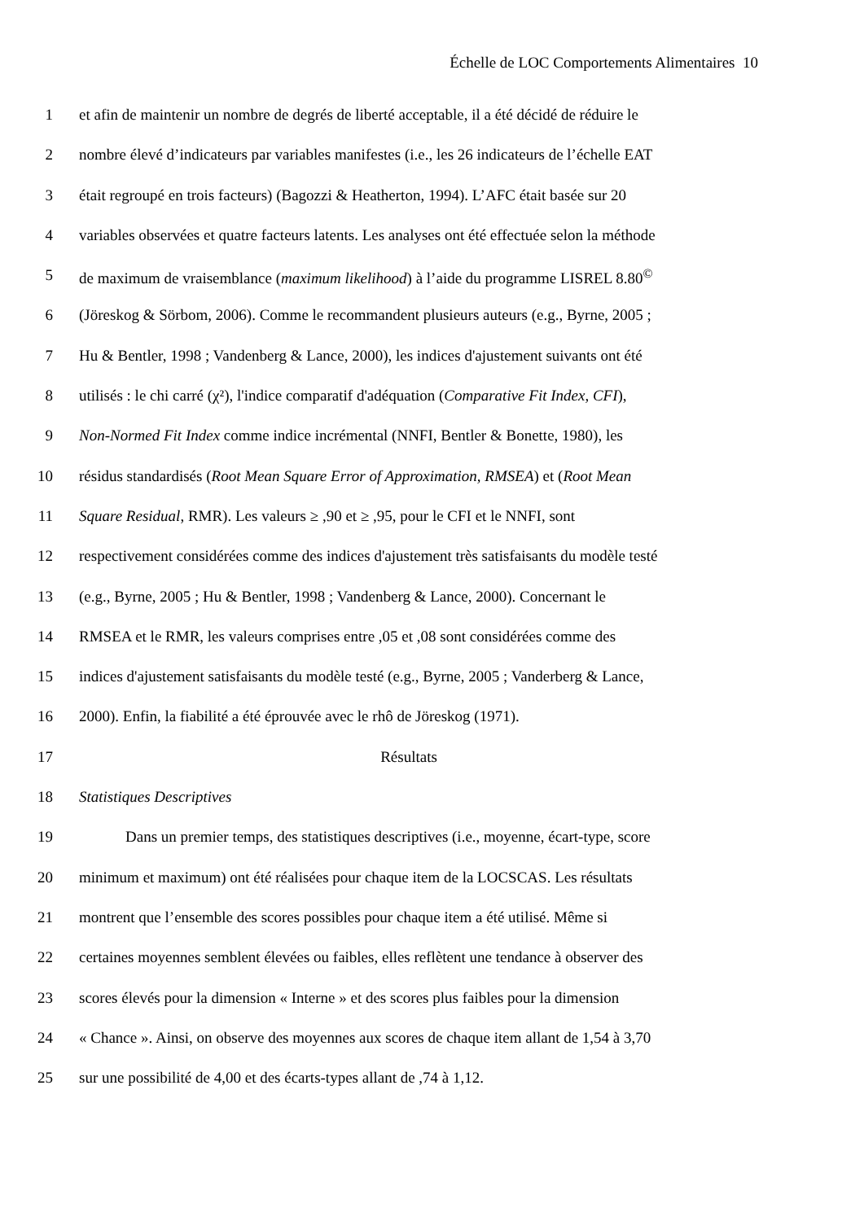Échelle de LOC Comportements Alimentaires 10
1 et afin de maintenir un nombre de degrés de liberté acceptable, il a été décidé de réduire le
2 nombre élevé d’indicateurs par variables manifestes (i.e., les 26 indicateurs de l’échelle EAT
3 était regroupé en trois facteurs) (Bagozzi & Heatherton, 1994). L’AFC était basée sur 20
4 variables observées et quatre facteurs latents. Les analyses ont été effectuée selon la méthode
5 de maximum de vraisemblance (maximum likelihood) à l’aide du programme LISREL 8.80<sup>©</sup>
6 (Jöreskog & Sörbom, 2006). Comme le recommandent plusieurs auteurs (e.g., Byrne, 2005 ;
7 Hu & Bentler, 1998 ; Vandenberg & Lance, 2000), les indices d'ajustement suivants ont été
8 utilisés : le chi carré (χ²), l'indice comparatif d'adéquation (Comparative Fit Index, CFI),
9 Non-Normed Fit Index comme indice incrémental (NNFI, Bentler & Bonette, 1980), les
10 résidus standardisés (Root Mean Square Error of Approximation, RMSEA) et (Root Mean
11 Square Residual, RMR). Les valeurs ≥ ,90 et ≥ ,95, pour le CFI et le NNFI, sont
12 respectivement considérées comme des indices d'ajustement très satisfaisants du modèle testé
13 (e.g., Byrne, 2005 ; Hu & Bentler, 1998 ; Vandenberg & Lance, 2000). Concernant le
14 RMSEA et le RMR, les valeurs comprises entre ,05 et ,08 sont considérées comme des
15 indices d'ajustement satisfaisants du modèle testé (e.g., Byrne, 2005 ; Vanderberg & Lance,
16 2000). Enfin, la fiabilité a été éprouvée avec le rhô de Jöreskog (1971).
17 Résultats
18 Statistiques Descriptives
19 Dans un premier temps, des statistiques descriptives (i.e., moyenne, écart-type, score
20 minimum et maximum) ont été réalisées pour chaque item de la LOCSCAS. Les résultats
21 montrent que l’ensemble des scores possibles pour chaque item a été utilisé. Même si
22 certaines moyennes semblent élevées ou faibles, elles reflètent une tendance à observer des
23 scores élevés pour la dimension « Interne » et des scores plus faibles pour la dimension
24 « Chance ». Ainsi, on observe des moyennes aux scores de chaque item allant de 1,54 à 3,70
25 sur une possibilité de 4,00 et des écarts-types allant de ,74 à 1,12.